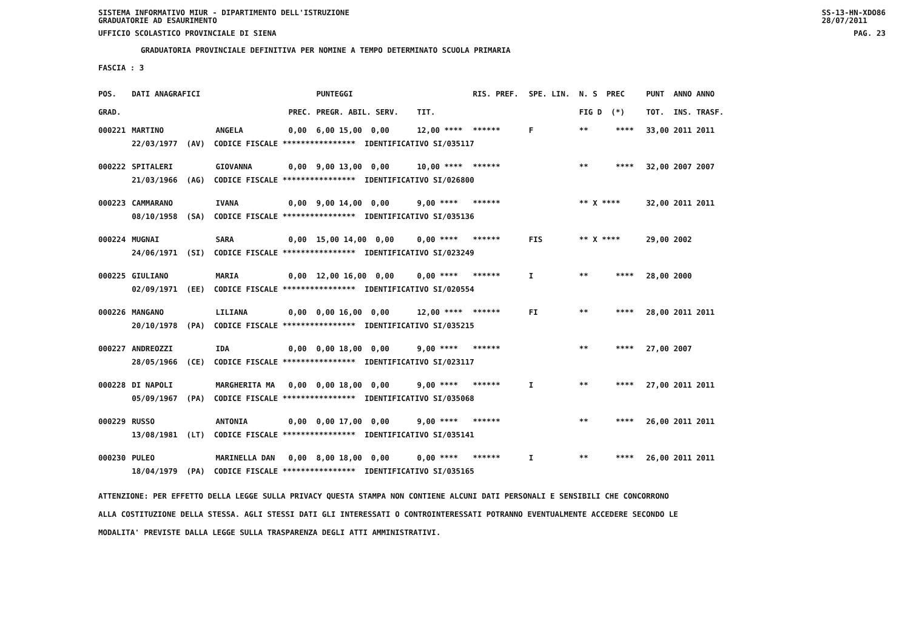SISTEMA INFORMATIVO MIUR - DIPARTIMENTO DELL'ISTRUZIONE
GRADUATORIE AD ESAURIMENTO SS-13-HN-XDO86
28/07/2011
UFFICIO SCOLASTICO PROVINCIALE DI SIENA PAG. 23
GRADUATORIA PROVINCIALE DEFINITIVA PER NOMINE A TEMPO DETERMINATO SCUOLA PRIMARIA
FASCIA : 3
| POS. | DATI ANAGRAFICI | | | PUNTEGGI | | RIS. PREF. | SPE. LIN. | N. S PREC | PUNT ANNO ANNO |
| --- | --- | --- | --- | --- | --- | --- | --- | --- | --- |
| GRAD. | | | PREC. | PREGR. ABIL. SERV. | TIT. | | | FIG D (*) | TOT. INS. TRASF. |
| 000221 | MARTINO | ANGELA | 0,00 | 6,00 15,00 0,00 | 12,00 **** | ****** | F | ** **** | 33,00 2011 2011 |
| | 22/03/1977 (AV) CODICE FISCALE **************** IDENTIFICATIVO SI/035117 | | | | | | | | |
| 000222 | SPITALERI | GIOVANNA | 0,00 | 9,00 13,00 0,00 | 10,00 **** | ****** | | ** **** | 32,00 2007 2007 |
| | 21/03/1966 (AG) CODICE FISCALE **************** IDENTIFICATIVO SI/026800 | | | | | | | | |
| 000223 | CAMMARANO | IVANA | 0,00 | 9,00 14,00 0,00 | 9,00 **** | ****** | | ** X **** | 32,00 2011 2011 |
| | 08/10/1958 (SA) CODICE FISCALE **************** IDENTIFICATIVO SI/035136 | | | | | | | | |
| 000224 | MUGNAI | SARA | 0,00 | 15,00 14,00 0,00 | 0,00 **** | ****** | FIS | ** X **** | 29,00 2002 |
| | 24/06/1971 (SI) CODICE FISCALE **************** IDENTIFICATIVO SI/023249 | | | | | | | | |
| 000225 | GIULIANO | MARIA | 0,00 | 12,00 16,00 0,00 | 0,00 **** | ****** | I | ** **** | 28,00 2000 |
| | 02/09/1971 (EE) CODICE FISCALE **************** IDENTIFICATIVO SI/020554 | | | | | | | | |
| 000226 | MANGANO | LILIANA | 0,00 | 0,00 16,00 0,00 | 12,00 **** | ****** | FI | ** **** | 28,00 2011 2011 |
| | 20/10/1978 (PA) CODICE FISCALE **************** IDENTIFICATIVO SI/035215 | | | | | | | | |
| 000227 | ANDREOZZI | IDA | 0,00 | 0,00 18,00 0,00 | 9,00 **** | ****** | | ** **** | 27,00 2007 |
| | 28/05/1966 (CE) CODICE FISCALE **************** IDENTIFICATIVO SI/023117 | | | | | | | | |
| 000228 | DI NAPOLI | MARGHERITA MA | 0,00 | 0,00 18,00 0,00 | 9,00 **** | ****** | I | ** **** | 27,00 2011 2011 |
| | 05/09/1967 (PA) CODICE FISCALE **************** IDENTIFICATIVO SI/035068 | | | | | | | | |
| 000229 | RUSSO | ANTONIA | 0,00 | 0,00 17,00 0,00 | 9,00 **** | ****** | | ** **** | 26,00 2011 2011 |
| | 13/08/1981 (LT) CODICE FISCALE **************** IDENTIFICATIVO SI/035141 | | | | | | | | |
| 000230 | PULEO | MARINELLA DAN | 0,00 | 8,00 18,00 0,00 | 0,00 **** | ****** | I | ** **** | 26,00 2011 2011 |
| | 18/04/1979 (PA) CODICE FISCALE **************** IDENTIFICATIVO SI/035165 | | | | | | | | |
ATTENZIONE: PER EFFETTO DELLA LEGGE SULLA PRIVACY QUESTA STAMPA NON CONTIENE ALCUNI DATI PERSONALI E SENSIBILI CHE CONCORRONO
ALLA COSTITUZIONE DELLA STESSA. AGLI STESSI DATI GLI INTERESSATI O CONTROINTERESSATI POTRANNO EVENTUALMENTE ACCEDERE SECONDO LE
MODALITA' PREVISTE DALLA LEGGE SULLA TRASPARENZA DEGLI ATTI AMMINISTRATIVI.